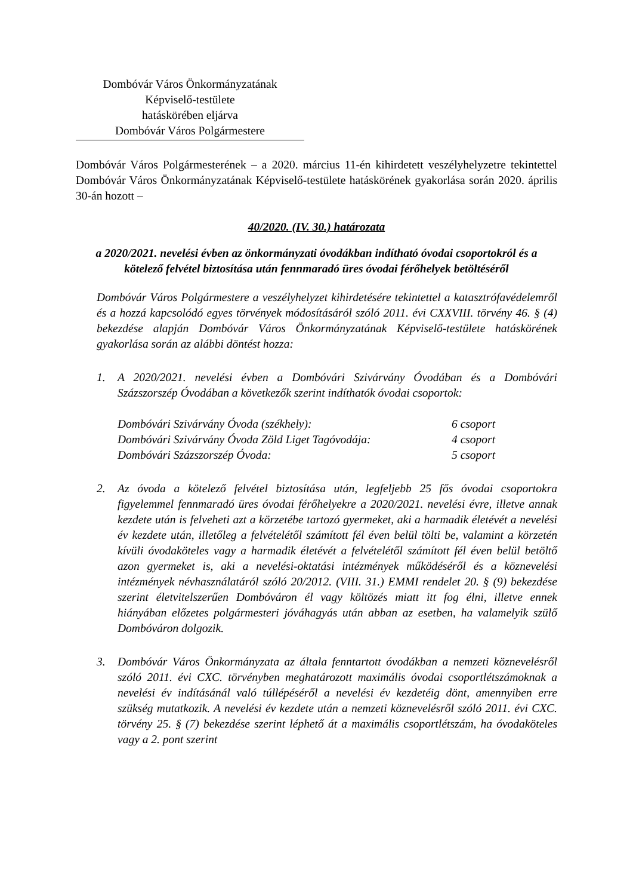Dombóvár Város Önkormányzatának
Képviselő-testülete
hatáskörében eljárva
Dombóvár Város Polgármestere
Dombóvár Város Polgármesterének – a 2020. március 11-én kihirdetett veszélyhelyzetre tekintettel Dombóvár Város Önkormányzatának Képviselő-testülete hatáskörének gyakorlása során 2020. április 30-án hozott –
40/2020. (IV. 30.) határozata
a 2020/2021. nevelési évben az önkormányzati óvodákban indítható óvodai csoportokról és a kötelező felvétel biztosítása után fennmaradó üres óvodai férőhelyek betöltéséről
Dombóvár Város Polgármestere a veszélyhelyzet kihirdetésére tekintettel a katasztrófavédelemről és a hozzá kapcsolódó egyes törvények módosításáról szóló 2011. évi CXXVIII. törvény 46. § (4) bekezdése alapján Dombóvár Város Önkormányzatának Képviselő-testülete hatáskörének gyakorlása során az alábbi döntést hozza:
1.
A 2020/2021. nevelési évben a Dombóvári Szivárvány Óvodában és a Dombóvári Százszorszép Óvodában a következők szerint indíthatók óvodai csoportok:
| Dombóvári Szivárvány Óvoda (székhely): | 6 csoport |
| Dombóvári Szivárvány Óvoda Zöld Liget Tagóvodája: | 4 csoport |
| Dombóvári Százszorszép Óvoda: | 5 csoport |
2.
Az óvoda a kötelező felvétel biztosítása után, legfeljebb 25 fős óvodai csoportokra figyelemmel fennmaradó üres óvodai férőhelyekre a 2020/2021. nevelési évre, illetve annak kezdete után is felveheti azt a körzetébe tartozó gyermeket, aki a harmadik életévét a nevelési év kezdete után, illetőleg a felvételétől számított fél éven belül tölti be, valamint a körzetén kívüli óvodaköteles vagy a harmadik életévét a felvételétől számított fél éven belül betöltő azon gyermeket is, aki a nevelési-oktatási intézmények működéséről és a köznevelési intézmények névhasználatáról szóló 20/2012. (VIII. 31.) EMMI rendelet 20. § (9) bekezdése szerint életvitelszerűen Dombóváron él vagy költözés miatt itt fog élni, illetve ennek hiányában előzetes polgármesteri jóváhagyás után abban az esetben, ha valamelyik szülő Dombóváron dolgozik.
3.
Dombóvár Város Önkormányzata az általa fenntartott óvodákban a nemzeti köznevelésről szóló 2011. évi CXC. törvényben meghatározott maximális óvodai csoportlétszámoknak a nevelési év indításánál való túllépéséről a nevelési év kezdetéig dönt, amennyiben erre szükség mutatkozik. A nevelési év kezdete után a nemzeti köznevelésről szóló 2011. évi CXC. törvény 25. § (7) bekezdése szerint léphető át a maximális csoportlétszám, ha óvodaköteles vagy a 2. pont szerint